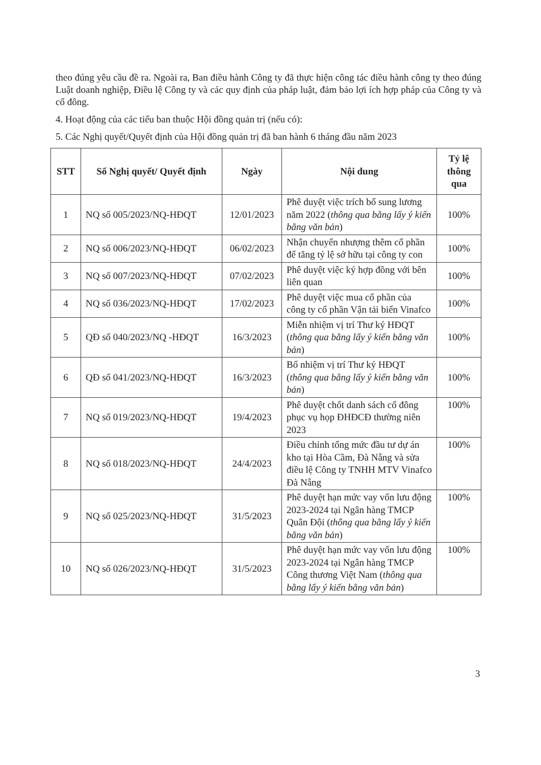theo đúng yêu cầu đề ra. Ngoài ra, Ban điều hành Công ty đã thực hiện công tác điều hành công ty theo đúng Luật doanh nghiệp, Điều lệ Công ty và các quy định của pháp luật, đảm bảo lợi ích hợp pháp của Công ty và cổ đông.
4. Hoạt động của các tiểu ban thuộc Hội đồng quản trị (nếu có):
5. Các Nghị quyết/Quyết định của Hội đồng quản trị đã ban hành 6 tháng đầu năm 2023
| STT | Số Nghị quyết/ Quyết định | Ngày | Nội dung | Tỷ lệ thông qua |
| --- | --- | --- | --- | --- |
| 1 | NQ số 005/2023/NQ-HĐQT | 12/01/2023 | Phê duyệt việc trích bổ sung lương năm 2022 ( thông qua bằng lấy ý kiến bằng văn bản ) | 100% |
| 2 | NQ số 006/2023/NQ-HĐQT | 06/02/2023 | Nhận chuyển nhượng thêm cổ phần để tăng tỷ lệ sở hữu tại công ty con | 100% |
| 3 | NQ số 007/2023/NQ-HĐQT | 07/02/2023 | Phê duyệt việc ký hợp đồng với bên liên quan | 100% |
| 4 | NQ số 036/2023/NQ-HĐQT | 17/02/2023 | Phê duyệt việc mua cổ phần của công ty cổ phần Vận tải biển Vinafco | 100% |
| 5 | QĐ số 040/2023/NQ -HĐQT | 16/3/2023 | Miễn nhiệm vị trí Thư ký HĐQT ( thông qua bằng lấy ý kiến bằng văn bản ) | 100% |
| 6 | QĐ số 041/2023/NQ-HĐQT | 16/3/2023 | Bổ nhiệm vị trí Thư ký HĐQT ( thông qua bằng lấy ý kiến bằng văn bản ) | 100% |
| 7 | NQ số 019/2023/NQ-HĐQT | 19/4/2023 | Phê duyệt chốt danh sách cổ đông phục vụ họp ĐHĐCĐ thường niên 2023 | 100% |
| 8 | NQ số 018/2023/NQ-HĐQT | 24/4/2023 | Điều chỉnh tổng mức đầu tư dự án kho tại Hòa Cầm, Đà Nẵng và sửa điều lệ Công ty TNHH MTV Vinafco Đà Nẵng | 100% |
| 9 | NQ số 025/2023/NQ-HĐQT | 31/5/2023 | Phê duyệt hạn mức vay vốn lưu động 2023-2024 tại Ngân hàng TMCP Quân Đội ( thông qua bằng lấy ý kiến bằng văn bản ) | 100% |
| 10 | NQ số 026/2023/NQ-HĐQT | 31/5/2023 | Phê duyệt hạn mức vay vốn lưu động 2023-2024 tại Ngân hàng TMCP Công thương Việt Nam ( thông qua bằng lấy ý kiến bằng văn bản ) | 100% |
3